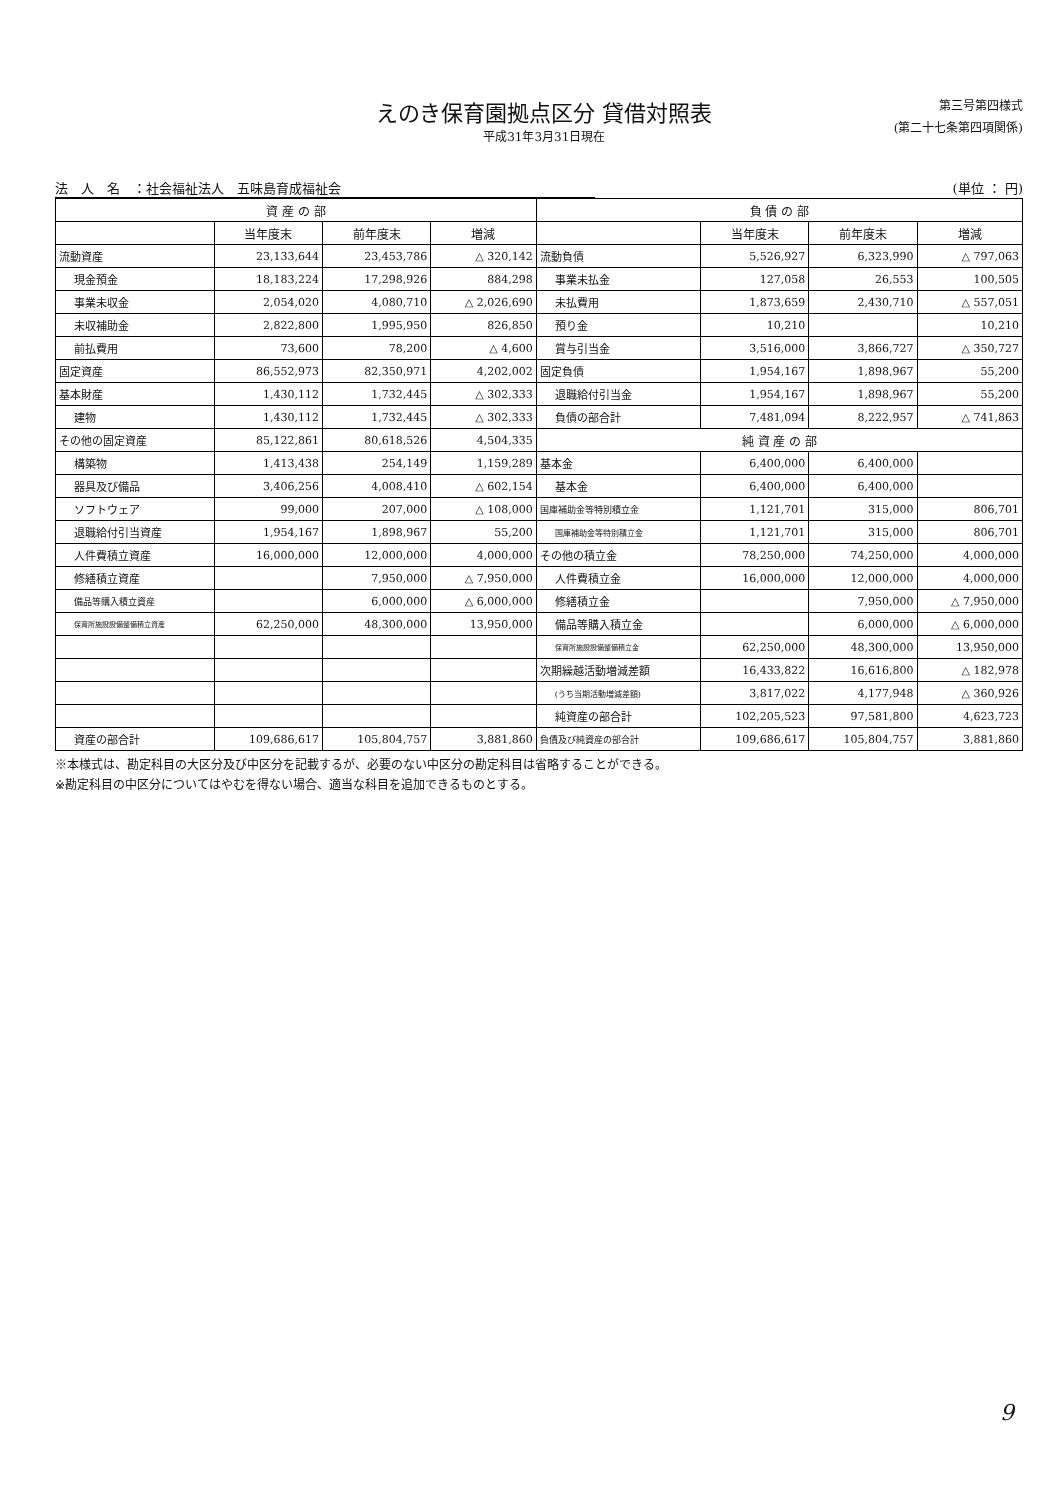えのき保育園拠点区分 貸借対照表
平成31年3月31日現在
第三号第四様式
(第二十七条第四項関係)
法　人　名　：社会福祉法人　五味島育成福祉会 (単位 ： 円)
| 資 産 の 部 | | | | 負 債 の 部 | | | |
| --- | --- | --- | --- | --- | --- | --- | --- |
| | 当年度末 | 前年度末 | 増減 | | 当年度末 | 前年度末 | 増減 |
| 流動資産 | 23,133,644 | 23,453,786 | △ 320,142 | 流動負債 | 5,526,927 | 6,323,990 | △ 797,063 |
| 現金預金 | 18,183,224 | 17,298,926 | 884,298 | 事業未払金 | 127,058 | 26,553 | 100,505 |
| 事業未収金 | 2,054,020 | 4,080,710 | △ 2,026,690 | 未払費用 | 1,873,659 | 2,430,710 | △ 557,051 |
| 未収補助金 | 2,822,800 | 1,995,950 | 826,850 | 預り金 | 10,210 | | 10,210 |
| 前払費用 | 73,600 | 78,200 | △ 4,600 | 賞与引当金 | 3,516,000 | 3,866,727 | △ 350,727 |
| 固定資産 | 86,552,973 | 82,350,971 | 4,202,002 | 固定負債 | 1,954,167 | 1,898,967 | 55,200 |
| 基本財産 | 1,430,112 | 1,732,445 | △ 302,333 | 退職給付引当金 | 1,954,167 | 1,898,967 | 55,200 |
| 建物 | 1,430,112 | 1,732,445 | △ 302,333 | 負債の部合計 | 7,481,094 | 8,222,957 | △ 741,863 |
| その他の固定資産 | 85,122,861 | 80,618,526 | 4,504,335 | 純 資 産 の 部 | | | |
| 構築物 | 1,413,438 | 254,149 | 1,159,289 | 基本金 | 6,400,000 | 6,400,000 | |
| 器具及び備品 | 3,406,256 | 4,008,410 | △ 602,154 | 基本金 | 6,400,000 | 6,400,000 | |
| ソフトウェア | 99,000 | 207,000 | △ 108,000 | 国庫補助金等特別積立金 | 1,121,701 | 315,000 | 806,701 |
| 退職給付引当資産 | 1,954,167 | 1,898,967 | 55,200 | 国庫補助金等特別積立金 | 1,121,701 | 315,000 | 806,701 |
| 人件費積立資産 | 16,000,000 | 12,000,000 | 4,000,000 | その他の積立金 | 78,250,000 | 74,250,000 | 4,000,000 |
| 修繕積立資産 | | 7,950,000 | △ 7,950,000 | 人件費積立金 | 16,000,000 | 12,000,000 | 4,000,000 |
| 備品等購入積立資産 | | 6,000,000 | △ 6,000,000 | 修繕積立金 | | 7,950,000 | △ 7,950,000 |
| 保育所施設設備整備積立資産 | 62,250,000 | 48,300,000 | 13,950,000 | 備品等購入積立金 | | 6,000,000 | △ 6,000,000 |
| | | | | 保育所施設設備整備積立金 | 62,250,000 | 48,300,000 | 13,950,000 |
| | | | | 次期繰越活動増減差額 | 16,433,822 | 16,616,800 | △ 182,978 |
| | | | | (うち当期活動増減差額) | 3,817,022 | 4,177,948 | △ 360,926 |
| | | | | 純資産の部合計 | 102,205,523 | 97,581,800 | 4,623,723 |
| 資産の部合計 | 109,686,617 | 105,804,757 | 3,881,860 | 負債及び純資産の部合計 | 109,686,617 | 105,804,757 | 3,881,860 |
※本様式は、勘定科目の大区分及び中区分を記載するが、必要のない中区分の勘定科目は省略することができる。
※勘定科目の中区分についてはやむを得ない場合、適当な科目を追加できるものとする。
9